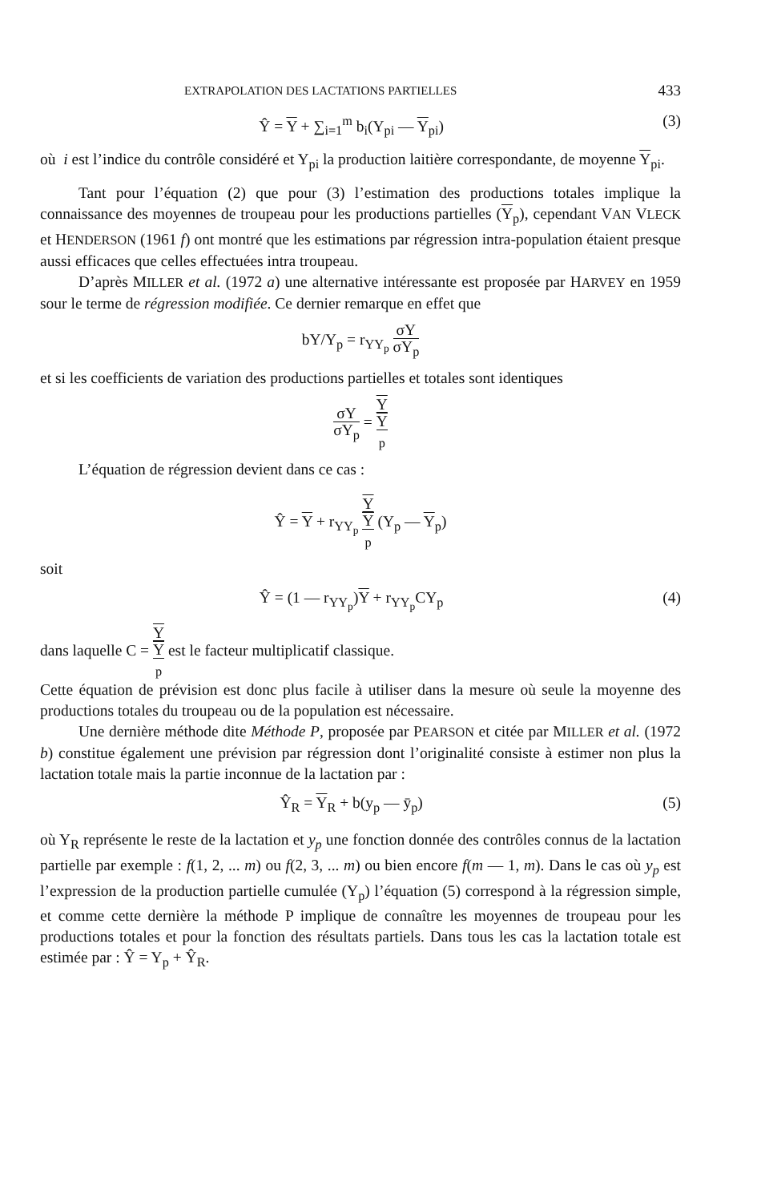EXTRAPOLATION DES LACTATIONS PARTIELLES 433
Ŷ = Y + ∑<sub>i=1</sub><sup>m</sup> b<sub>i</sub>(Y<sub>pi</sub> — Y<sub>pi</sub>) (3)
où i est l’indice du contrôle considéré et Y<sub>pi</sub> la production laitière correspondante, de moyenne Y<sub>pi</sub>.
Tant pour l’équation (2) que pour (3) l’estimation des productions totales implique la connaissance des moyennes de troupeau pour les productions partielles (Y<sub>p</sub>), cependant VAN VLECK et HENDERSON (1961 f) ont montré que les estimations par régression intra-population étaient presque aussi efficaces que celles effectuées intra troupeau.
D’après MILLER et al. (1972 a) une alternative intéressante est proposée par HARVEY en 1959 sour le terme de régression modifiée. Ce dernier remarque en effet que
bY/Y<sub>p</sub> = r<sub>YY<sub>p</sub></sub> σY σY<sub>p</sub>
et si les coefficients de variation des productions partielles et totales sont identiques
σY σY<sub>p</sub> = Y Y
<sub>p</sub>
L’équation de régression devient dans ce cas :
Ŷ = Y + r<sub>YY<sub>p</sub></sub> Y Y
<sub>p</sub> (Y<sub>p</sub> — Y<sub>p</sub>)
soit
Ŷ = (1 — r<sub>YY<sub>p</sub></sub>)Y + r<sub>YY<sub>p</sub></sub>CY<sub>p</sub> (4)
dans laquelle C = Y Y
<sub>p</sub> est le facteur multiplicatif classique.
Cette équation de prévision est donc plus facile à utiliser dans la mesure où seule la moyenne des productions totales du troupeau ou de la population est nécessaire.
Une dernière méthode dite Méthode P, proposée par PEARSON et citée par MILLER et al. (1972 b) constitue également une prévision par régression dont l’originalité consiste à estimer non plus la lactation totale mais la partie inconnue de la lactation par :
Ŷ<sub>R</sub> = Y<sub>R</sub> + b(y<sub>p</sub> — ȳ<sub>p</sub>) (5)
où Y<sub>R</sub> représente le reste de la lactation et y<sub>p</sub> une fonction donnée des contrôles connus de la lactation partielle par exemple : f(1, 2, ... m) ou f(2, 3, ... m) ou bien encore f(m — 1, m). Dans le cas où y<sub>p</sub> est l’expression de la production partielle cumulée (Y<sub>p</sub>) l’équation (5) correspond à la régression simple, et comme cette dernière la méthode P implique de connaître les moyennes de troupeau pour les productions totales et pour la fonction des résultats partiels. Dans tous les cas la lactation totale est estimée par : Ŷ = Y<sub>p</sub> + Ŷ<sub>R</sub>.